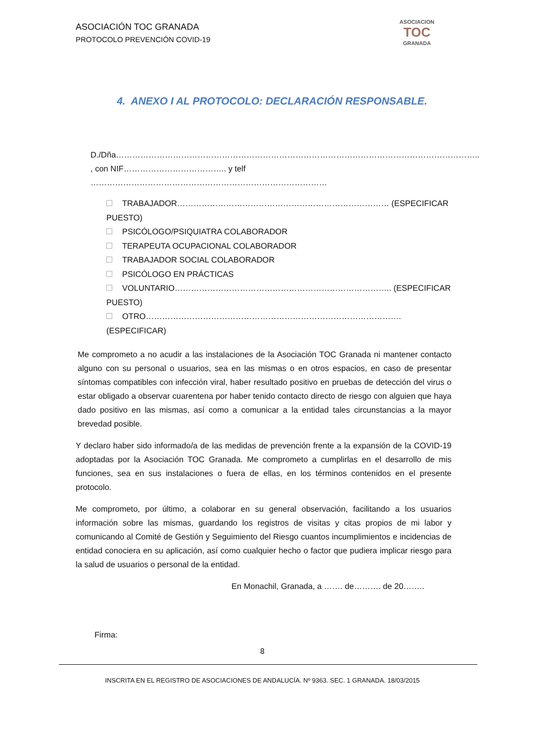ASOCIACIÓN TOC GRANADA
PROTOCOLO PREVENCIÓN COVID-19
ASOCIACION
TOC
GRANADA
4. ANEXO I AL PROTOCOLO: DECLARACIÓN RESPONSABLE.
D./Dña……………………………………………………………………………………………………………………..
, con NIF……………………………….. y telf ……………………………………………………………………………
TRABAJADOR…………………………………………………………………… (ESPECIFICAR PUESTO)
PSICÓLOGO/PSIQUIATRA COLABORADOR
TERAPEUTA OCUPACIONAL COLABORADOR
TRABAJADOR SOCIAL COLABORADOR
PSICÓLOGO EN PRÁCTICAS
VOLUNTARIO…………………………………………………………………….. (ESPECIFICAR PUESTO)
OTRO…………………………………………………………………………………. (ESPECIFICAR)
Me comprometo a no acudir a las instalaciones de la Asociación TOC Granada ni mantener contacto alguno con su personal o usuarios, sea en las mismas o en otros espacios, en caso de presentar síntomas compatibles con infección viral, haber resultado positivo en pruebas de detección del virus o estar obligado a observar cuarentena por haber tenido contacto directo de riesgo con alguien que haya dado positivo en las mismas, así como a comunicar a la entidad tales circunstancias a la mayor brevedad posible.
Y declaro haber sido informado/a de las medidas de prevención frente a la expansión de la COVID-19 adoptadas por la Asociación TOC Granada. Me comprometo a cumplirlas en el desarrollo de mis funciones, sea en sus instalaciones o fuera de ellas, en los términos contenidos en el presente protocolo.
Me comprometo, por último, a colaborar en su general observación, facilitando a los usuarios información sobre las mismas, guardando los registros de visitas y citas propios de mi labor y comunicando al Comité de Gestión y Seguimiento del Riesgo cuantos incumplimientos e incidencias de entidad conociera en su aplicación, así como cualquier hecho o factor que pudiera implicar riesgo para la salud de usuarios o personal de la entidad.
En Monachil, Granada, a ……. de………. de 20……..
Firma:
8
INSCRITA EN EL REGISTRO DE ASOCIACIONES DE ANDALUCÍA. Nº 9363. SEC. 1 GRANADA. 18/03/2015